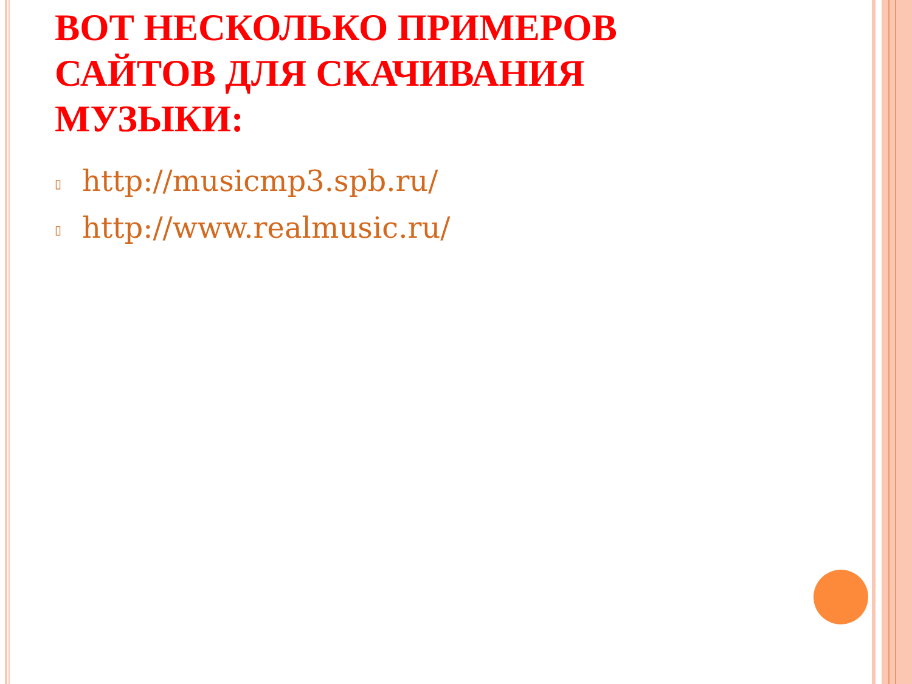ВОТ НЕСКОЛЬКО ПРИМЕРОВ САЙТОВ ДЛЯ СКАЧИВАНИЯ МУЗЫКИ:
▯ http://musicmp3.spb.ru/
▯ http://www.realmusic.ru/